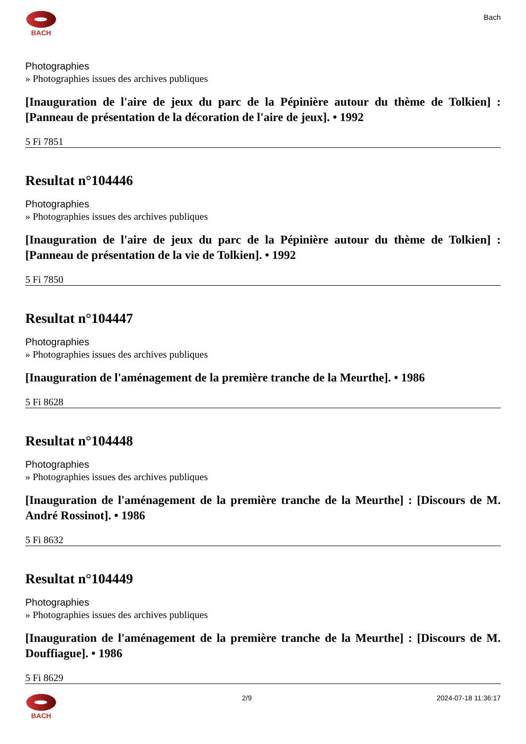BACH
Bach
Photographies
» Photographies issues des archives publiques
[Inauguration de l'aire de jeux du parc de la Pépinière autour du thème de Tolkien] : [Panneau de présentation de la décoration de l'aire de jeux]. • 1992
5 Fi 7851
Resultat n°104446
Photographies
» Photographies issues des archives publiques
[Inauguration de l'aire de jeux du parc de la Pépinière autour du thème de Tolkien] : [Panneau de présentation de la vie de Tolkien]. • 1992
5 Fi 7850
Resultat n°104447
Photographies
» Photographies issues des archives publiques
[Inauguration de l'aménagement de la première tranche de la Meurthe]. • 1986
5 Fi 8628
Resultat n°104448
Photographies
» Photographies issues des archives publiques
[Inauguration de l'aménagement de la première tranche de la Meurthe] : [Discours de M. André Rossinot]. • 1986
5 Fi 8632
Resultat n°104449
Photographies
» Photographies issues des archives publiques
[Inauguration de l'aménagement de la première tranche de la Meurthe] : [Discours de M. Douffiague]. • 1986
5 Fi 8629
BACH 2/9 2024-07-18 11:36:17